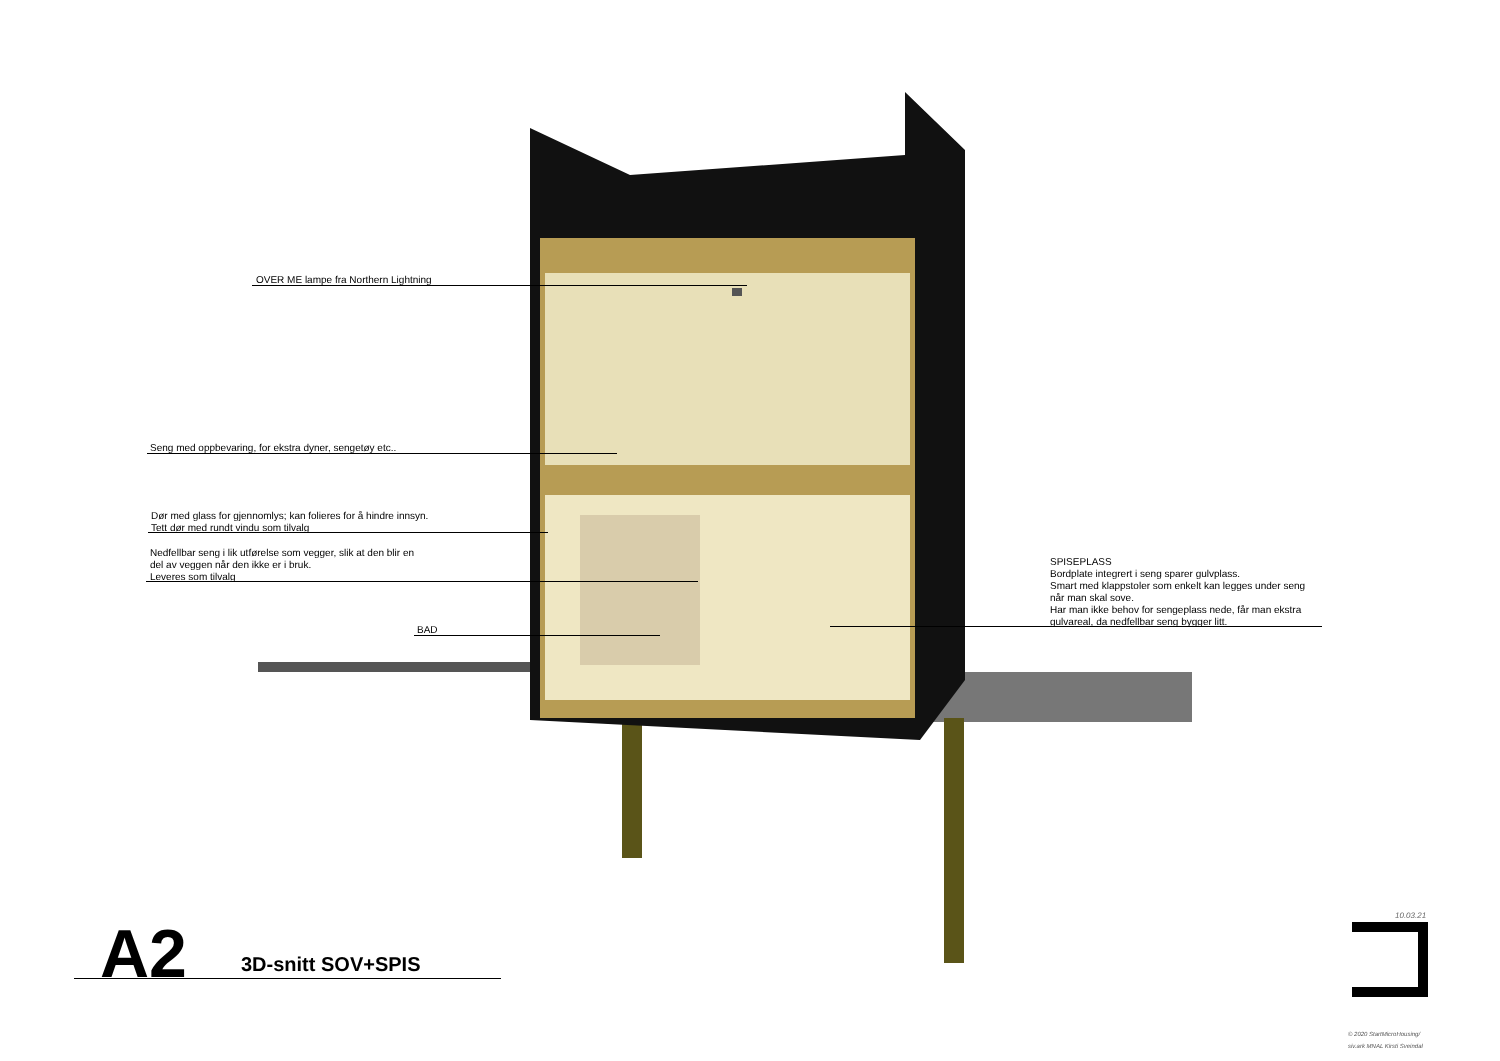OVER ME lampe fra Northern Lightning
Seng med oppbevaring, for ekstra dyner, sengetøy etc..
Dør med glass for gjennomlys; kan folieres for å hindre innsyn.
Tett dør med rundt vindu som tilvalg
Nedfellbar seng i lik utførelse som vegger, slik at den blir en
del av veggen når den ikke er i bruk.
Leveres som tilvalg
BAD
SPISEPLASS
Bordplate integrert i seng sparer gulvplass.
Smart med klappstoler som enkelt kan legges under seng
når man skal sove.
Har man ikke behov for sengeplass nede, får man ekstra
gulvareal, da nedfellbar seng bygger litt.
A2 3D-snitt SOV+SPIS
10.03.21
© 2020 StartMicroHousing/
siv.ark MNAL Kirsti Sveindal